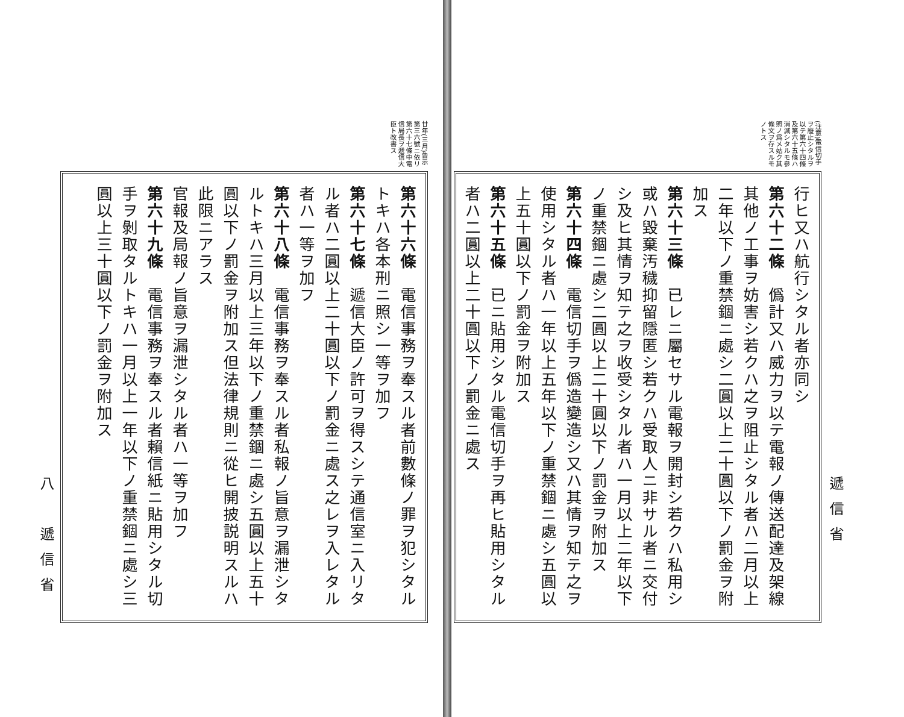遞信省
(注意)電信切手ヲ廢止シタルヲ以テ第六十四條及第六十五條ハ消滅シタルモ參照ノ爲メ姑ク其條文ヲ存スルモノトス
行ヒ又ハ航行シタル者亦同シ
第六十二條　僞計又ハ威力ヲ以テ電報ノ傳送配達及架線其他ノ工事ヲ妨害シ若クハ之ヲ阻止シタル者ハ二月以上二年以下ノ重禁錮ニ處シ二圓以上二十圓以下ノ罰金ヲ附加ス
第六十三條　已レニ屬セサル電報ヲ開封シ若クハ私用シ或ハ毀棄汚穢抑留隱匿シ若クハ受取人ニ非サル者ニ交付シ及ヒ其情ヲ知テ之ヲ收受シタル者ハ一月以上二年以下ノ重禁錮ニ處シ二圓以上二十圓以下ノ罰金ヲ附加ス
第六十四條　電信切手ヲ僞造變造シ又ハ其情ヲ知テ之ヲ使用シタル者ハ一年以上五年以下ノ重禁錮ニ處シ五圓以上五十圓以下ノ罰金ヲ附加ス
第六十五條　已ニ貼用シタル電信切手ヲ再ヒ貼用シタル者ハ二圓以上二十圓以下ノ罰金ニ處ス
廿年(三月)告示第三六號ニ依リ第六十七條中電信局長ヲ遞信大臣ト改書ス
第六十六條　電信事務ヲ奉スル者前數條ノ罪ヲ犯シタルトキハ各本刑ニ照シ一等ヲ加フ
第六十七條　遞信大臣ノ許可ヲ得スシテ通信室ニ入リタル者ハ二圓以上二十圓以下ノ罰金ニ處ス之レヲ入レタル者ハ一等ヲ加フ
第六十八條　電信事務ヲ奉スル者私報ノ旨意ヲ漏泄シタルトキハ三月以上三年以下ノ重禁錮ニ處シ五圓以上五十圓以下ノ罰金ヲ附加ス但法律規則ニ從ヒ開披説明スルハ此限ニアラス
官報及局報ノ旨意ヲ漏泄シタル者ハ一等ヲ加フ
第六十九條　電信事務ヲ奉スル者賴信紙ニ貼用シタル切手ヲ剝取タルトキハ一月以上一年以下ノ重禁錮ニ處シ三圓以上三十圓以下ノ罰金ヲ附加ス
八　遞信省